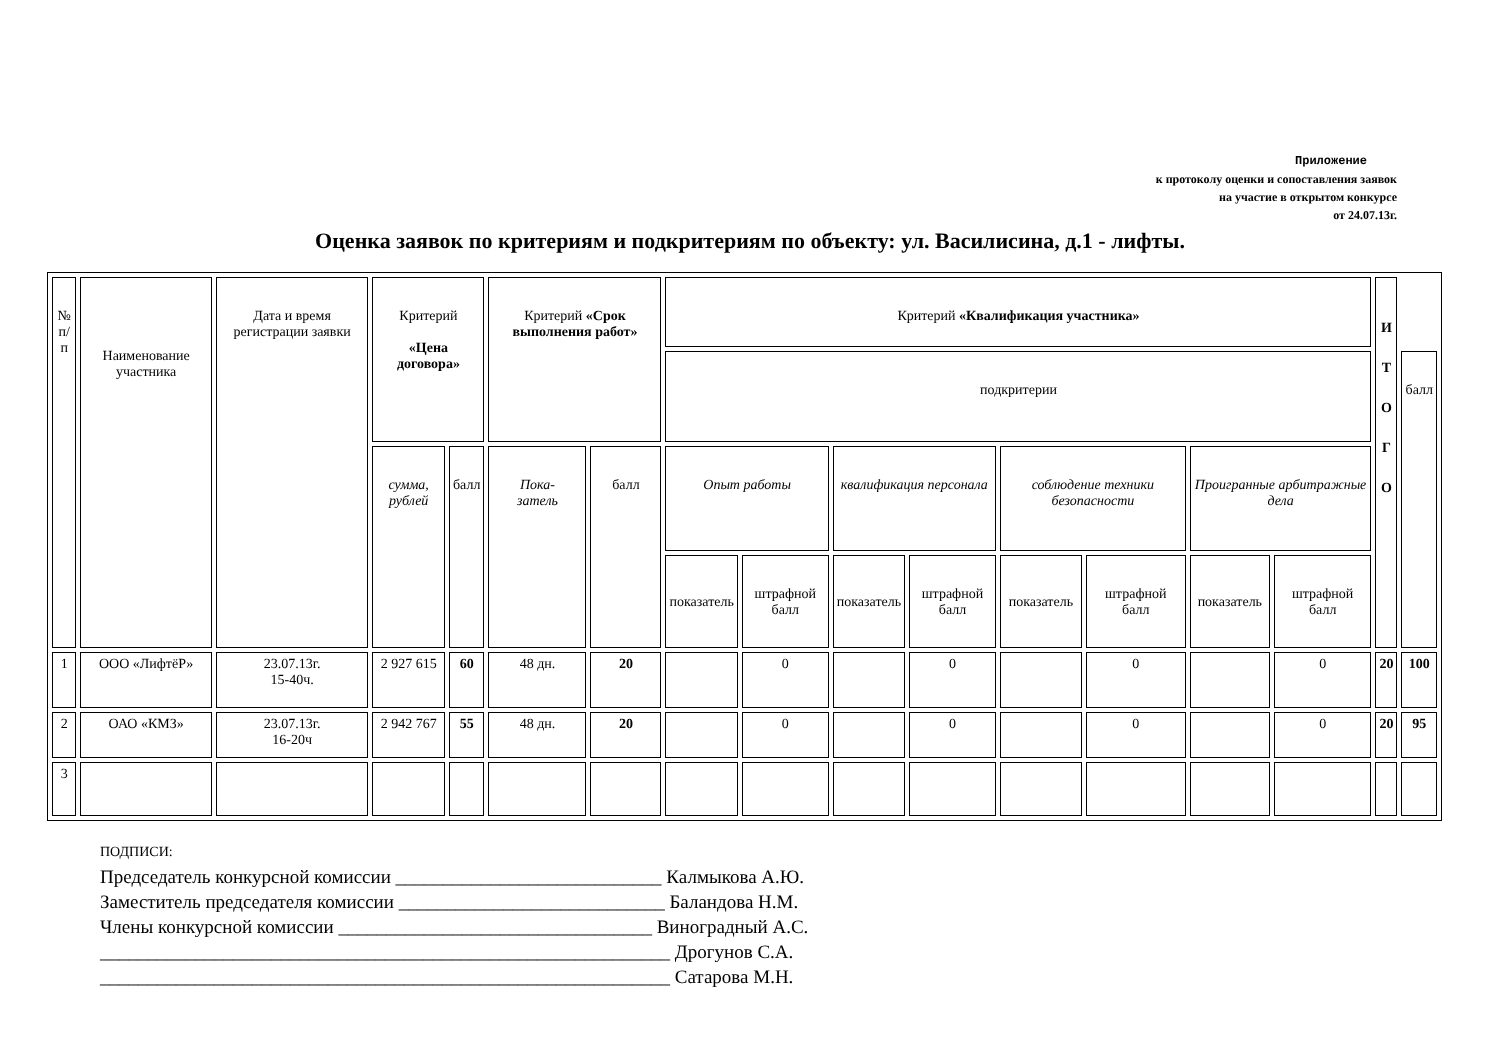Приложение
к протоколу оценки и сопоставления заявок
на участие в открытом конкурсе
от 24.07.13г.
Оценка заявок по критериям и подкритериям по объекту: ул. Василисина, д.1 - лифты.
| № п/п | Наименование участника | Дата и время регистрации заявки | Критерий «Цена договора» | | Критерий «Срок выполнения работ» | | Критерий «Квалификация участника» | | | | | | | | И Т О Г О | |
| --- | --- | --- | --- | --- | --- | --- | --- | --- | --- | --- | --- | --- | --- | --- | --- | --- |
| | | | | | | | подкритерии | | | | | | | | | балл |
| | | | сумма, рублей | балл | Пока- затель | балл | Опыт работы | | квалификация персонала | | соблюдение техники безопасности | | Проигранные арбитражные дела | | | |
| | | | | | | | показатель | штрафной балл | показатель | штрафной балл | показатель | штрафной балл | показатель | штрафной балл | | |
| 1 | ООО «ЛифтёР» | 23.07.13г. 15-40ч. | 2 927 615 | 60 | 48 дн. | 20 | | 0 | | 0 | | 0 | | 0 | 20 | 100 |
| 2 | ОАО «КМЗ» | 23.07.13г. 16-20ч | 2 942 767 | 55 | 48 дн. | 20 | | 0 | | 0 | | 0 | | 0 | 20 | 95 |
| 3 | | | | | | | | | | | | | | | | |
ПОДПИСИ:
Председатель конкурсной комиссии ____________________________ Калмыкова А.Ю.
Заместитель председателя комиссии ____________________________ Баландова Н.М.
Члены конкурсной комиссии _________________________________ Виноградный А.С.
____________________________________________________________ Дрогунов С.А.
____________________________________________________________ Сатарова М.Н.